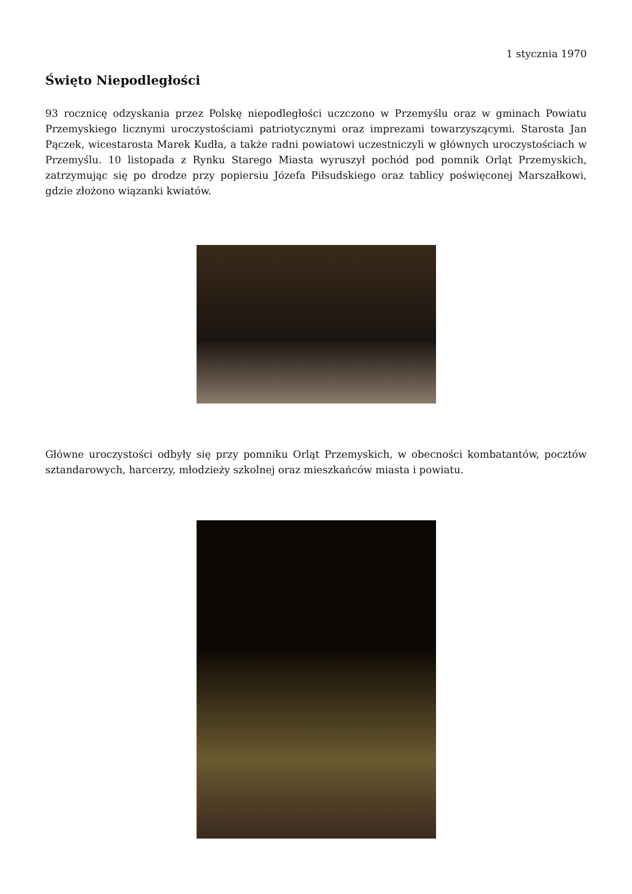1 stycznia 1970
Święto Niepodległości
93 rocznicę odzyskania przez Polskę niepodległości uczczono w Przemyślu oraz w gminach Powiatu Przemyskiego licznymi uroczystościami patriotycznymi oraz imprezami towarzyszącymi. Starosta Jan Pączek, wicestarosta Marek Kudła, a także radni powiatowi uczestniczyli w głównych uroczystościach w Przemyślu. 10 listopada z Rynku Starego Miasta wyruszył pochód pod pomnik Orląt Przemyskich, zatrzymując się po drodze przy popiersiu Józefa Piłsudskiego oraz tablicy poświęconej Marszałkowi, gdzie złożono wiązanki kwiatów.
Główne uroczystości odbyły się przy pomniku Orląt Przemyskich, w obecności kombatantów, pocztów sztandarowych, harcerzy, młodzieży szkolnej oraz mieszkańców miasta i powiatu.